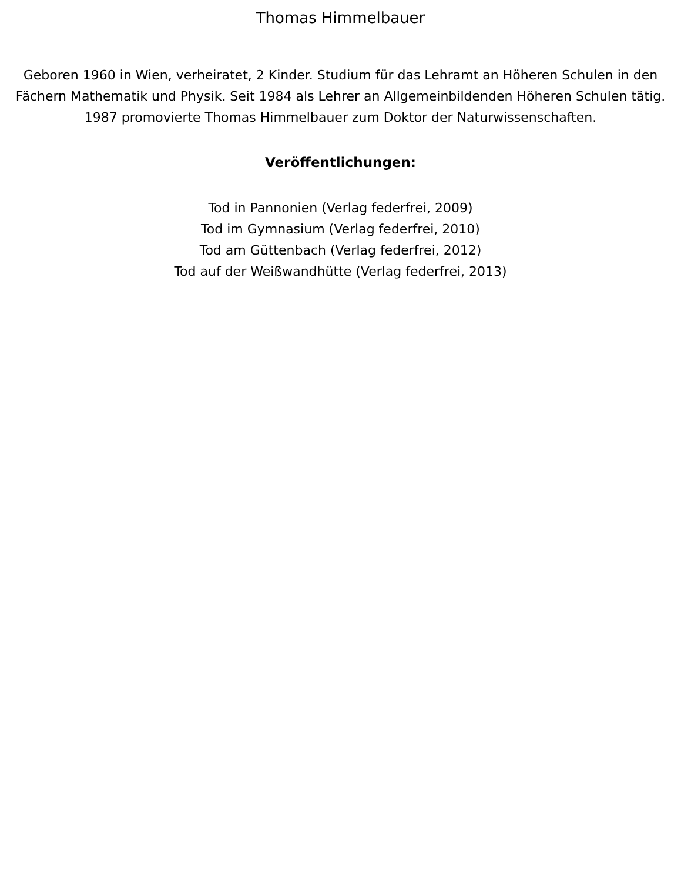Thomas Himmelbauer
Geboren 1960 in Wien, verheiratet, 2 Kinder. Studium für das Lehramt an Höheren Schulen in den Fächern Mathematik und Physik. Seit 1984 als Lehrer an Allgemeinbildenden Höheren Schulen tätig. 1987 promovierte Thomas Himmelbauer zum Doktor der Naturwissenschaften.
Veröffentlichungen:
Tod in Pannonien (Verlag federfrei, 2009)
Tod im Gymnasium (Verlag federfrei, 2010)
Tod am Güttenbach (Verlag federfrei, 2012)
Tod auf der Weißwandhütte (Verlag federfrei, 2013)